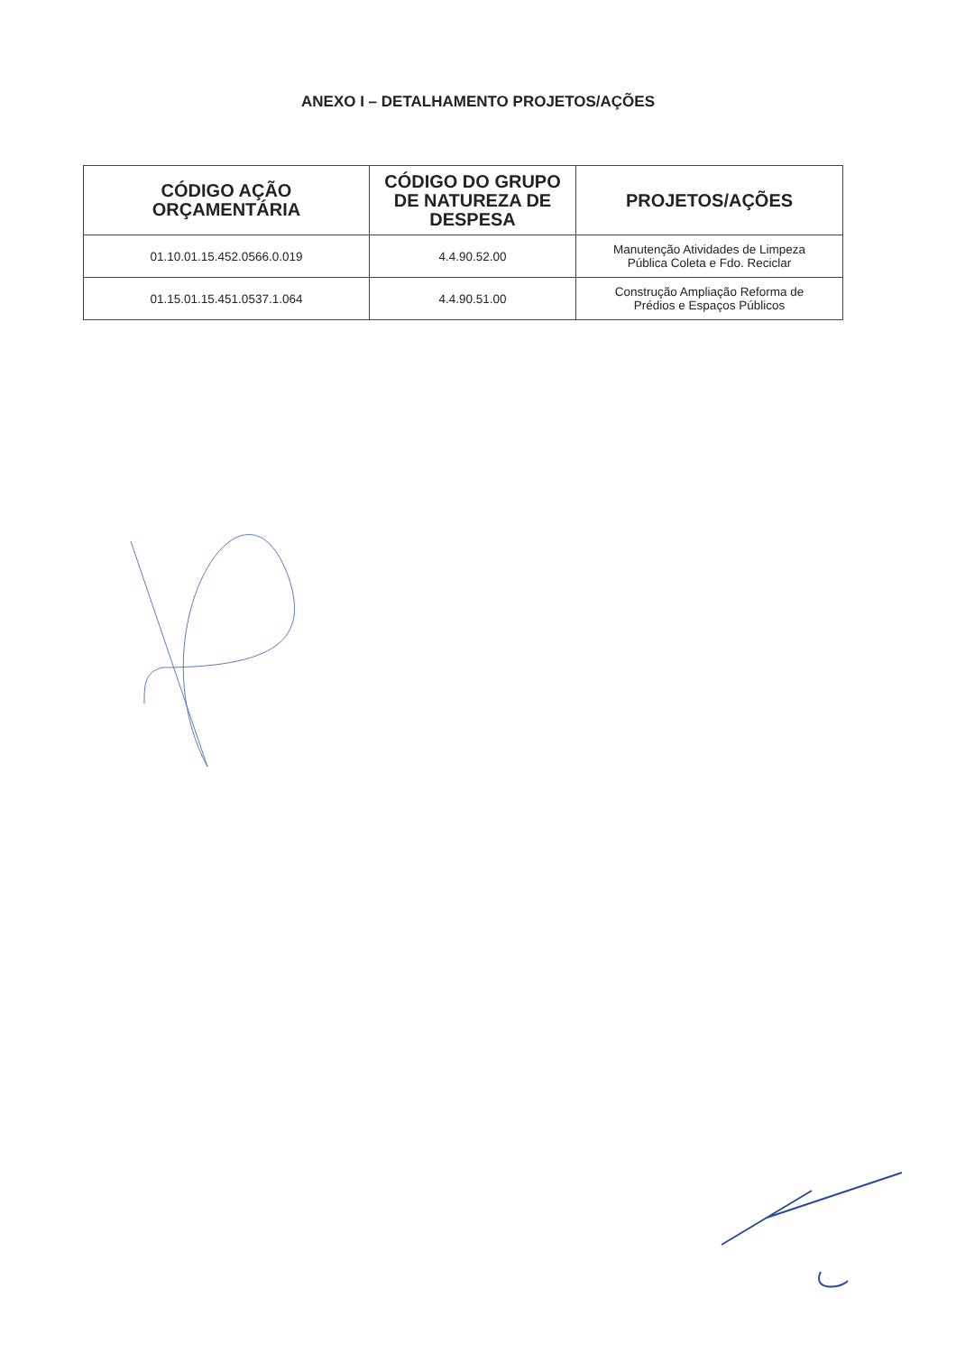ANEXO I – DETALHAMENTO PROJETOS/AÇÕES
| CÓDIGO AÇÃO ORÇAMENTÁRIA | CÓDIGO DO GRUPO DE NATUREZA DE DESPESA | PROJETOS/AÇÕES |
| --- | --- | --- |
| 01.10.01.15.452.0566.0.019 | 4.4.90.52.00 | Manutenção Atividades de Limpeza Pública Coleta e Fdo. Reciclar |
| 01.15.01.15.451.0537.1.064 | 4.4.90.51.00 | Construção Ampliação Reforma de Prédios e Espaços Públicos |